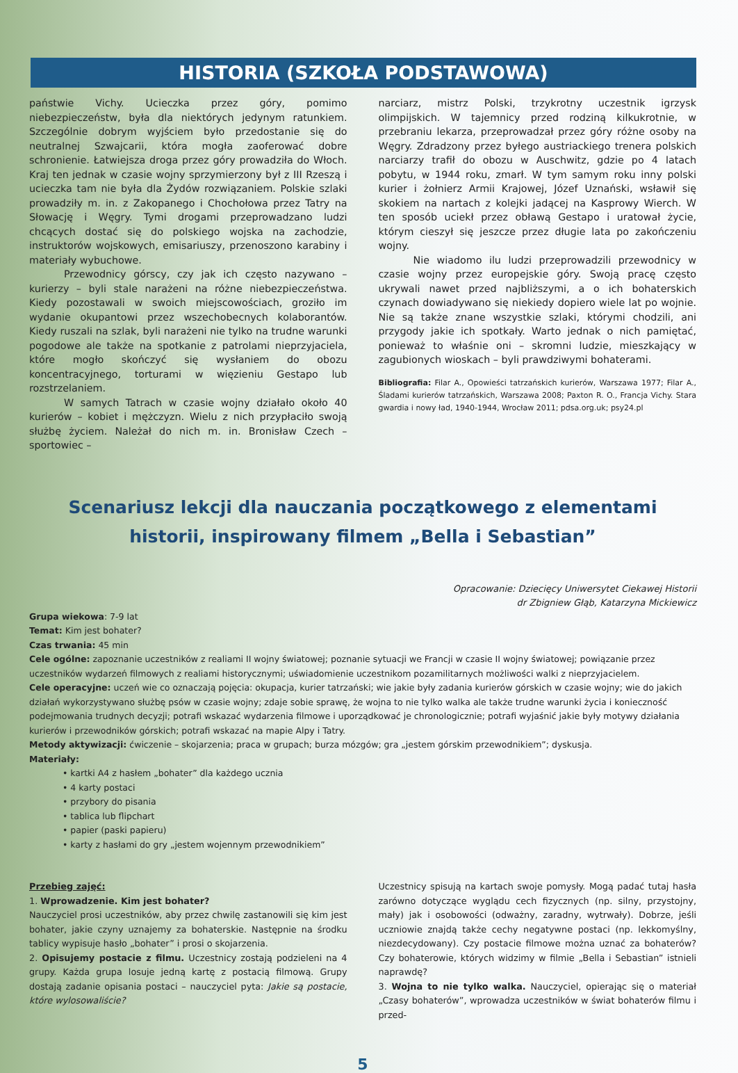HISTORIA (SZKOŁA PODSTAWOWA)
państwie Vichy. Ucieczka przez góry, pomimo niebezpieczeństw, była dla niektórych jedynym ratunkiem. Szczególnie dobrym wyjściem było przedostanie się do neutralnej Szwajcarii, która mogła zaoferować dobre schronienie. Łatwiejsza droga przez góry prowadziła do Włoch. Kraj ten jednak w czasie wojny sprzymierzony był z III Rzeszą i ucieczka tam nie była dla Żydów rozwiązaniem. Polskie szlaki prowadziły m. in. z Zakopanego i Chochołowa przez Tatry na Słowację i Węgry. Tymi drogami przeprowadzano ludzi chcących dostać się do polskiego wojska na zachodzie, instruktorów wojskowych, emisariuszy, przenoszono karabiny i materiały wybuchowe.
Przewodnicy górscy, czy jak ich często nazywano – kurierzy – byli stale narażeni na różne niebezpieczeństwa. Kiedy pozostawali w swoich miejscowościach, groziło im wydanie okupantowi przez wszechobecnych kolaborantów. Kiedy ruszali na szlak, byli narażeni nie tylko na trudne warunki pogodowe ale także na spotkanie z patrolami nieprzyjaciela, które mogło skończyć się wysłaniem do obozu koncentracyjnego, torturami w więzieniu Gestapo lub rozstrzelaniem.
W samych Tatrach w czasie wojny działało około 40 kurierów – kobiet i mężczyzn. Wielu z nich przypłaciło swoją służbę życiem. Należał do nich m. in. Bronisław Czech – sportowiec –
narciarz, mistrz Polski, trzykrotny uczestnik igrzysk olimpijskich. W tajemnicy przed rodziną kilkukrotnie, w przebraniu lekarza, przeprowadzał przez góry różne osoby na Węgry. Zdradzony przez byłego austriackiego trenera polskich narciarzy trafił do obozu w Auschwitz, gdzie po 4 latach pobytu, w 1944 roku, zmarł. W tym samym roku inny polski kurier i żołnierz Armii Krajowej, Józef Uznański, wsławił się skokiem na nartach z kolejki jadącej na Kasprowy Wierch. W ten sposób uciekł przez obławą Gestapo i uratował życie, którym cieszył się jeszcze przez długie lata po zakończeniu wojny.
Nie wiadomo ilu ludzi przeprowadzili przewodnicy w czasie wojny przez europejskie góry. Swoją pracę często ukrywali nawet przed najbliższymi, a o ich bohaterskich czynach dowiadywano się niekiedy dopiero wiele lat po wojnie. Nie są także znane wszystkie szlaki, którymi chodzili, ani przygody jakie ich spotkały. Warto jednak o nich pamiętać, ponieważ to właśnie oni – skromni ludzie, mieszkający w zagubionych wioskach – byli prawdziwymi bohaterami.
Bibliografia: Filar A., Opowieści tatrzańskich kurierów, Warszawa 1977; Filar A., Śladami kurierów tatrzańskich, Warszawa 2008; Paxton R. O., Francja Vichy. Stara gwardia i nowy ład, 1940-1944, Wrocław 2011; pdsa.org.uk; psy24.pl
Scenariusz lekcji dla nauczania początkowego z elementami historii, inspirowany filmem „Bella i Sebastian”
Opracowanie: Dziecięcy Uniwersytet Ciekawej Historii
dr Zbigniew Głąb, Katarzyna Mickiewicz
Grupa wiekowa: 7-9 lat
Temat: Kim jest bohater?
Czas trwania: 45 min
Cele ogólne: zapoznanie uczestników z realiami II wojny światowej; poznanie sytuacji we Francji w czasie II wojny światowej; powiązanie przez uczestników wydarzeń filmowych z realiami historycznymi; uświadomienie uczestnikom pozamilitarnych możliwości walki z nieprzyjacielem.
Cele operacyjne: uczeń wie co oznaczają pojęcia: okupacja, kurier tatrzański; wie jakie były zadania kurierów górskich w czasie wojny; wie do jakich działań wykorzystywano służbę psów w czasie wojny; zdaje sobie sprawę, że wojna to nie tylko walka ale także trudne warunki życia i konieczność podejmowania trudnych decyzji; potrafi wskazać wydarzenia filmowe i uporządkować je chronologicznie; potrafi wyjaśnić jakie były motywy działania kurierów i przewodników górskich; potrafi wskazać na mapie Alpy i Tatry.
Metody aktywizacji: ćwiczenie – skojarzenia; praca w grupach; burza mózgów; gra „jestem górskim przewodnikiem”; dyskusja.
Materiały:
• kartki A4 z hasłem „bohater” dla każdego ucznia
• 4 karty postaci
• przybory do pisania
• tablica lub flipchart
• papier (paski papieru)
• karty z hasłami do gry „jestem wojennym przewodnikiem”
Przebieg zajęć:
1. Wprowadzenie. Kim jest bohater?
Nauczyciel prosi uczestników, aby przez chwilę zastanowili się kim jest bohater, jakie czyny uznajemy za bohaterskie. Następnie na środku tablicy wypisuje hasło „bohater” i prosi o skojarzenia.
2. Opisujemy postacie z filmu. Uczestnicy zostają podzieleni na 4 grupy. Każda grupa losuje jedną kartę z postacią filmową. Grupy dostają zadanie opisania postaci – nauczyciel pyta: Jakie są postacie, które wylosowaliście?
Uczestnicy spisują na kartach swoje pomysły. Mogą padać tutaj hasła zarówno dotyczące wyglądu cech fizycznych (np. silny, przystojny, mały) jak i osobowości (odważny, zaradny, wytrwały). Dobrze, jeśli uczniowie znajdą także cechy negatywne postaci (np. lekkomyślny, niezdecydowany). Czy postacie filmowe można uznać za bohaterów? Czy bohaterowie, których widzimy w filmie „Bella i Sebastian” istnieli naprawdę?
3. Wojna to nie tylko walka. Nauczyciel, opierając się o materiał „Czasy bohaterów”, wprowadza uczestników w świat bohaterów filmu i przed-
5